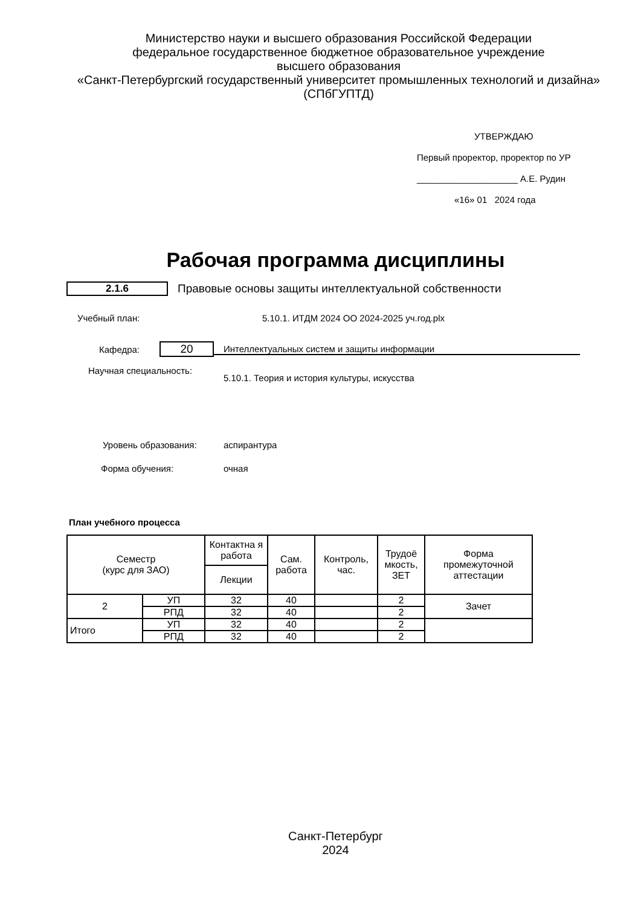Министерство науки и высшего образования Российской Федерации
федеральное государственное бюджетное образовательное учреждение
высшего образования
«Санкт-Петербургский государственный университет промышленных технологий и дизайна»
(СПбГУПТД)
УТВЕРЖДАЮ
Первый проректор, проректор по УР
____________________ А.Е. Рудин
«16» 01 2024 года
Рабочая программа дисциплины
2.1.6 Правовые основы защиты интеллектуальной собственности
Учебный план: 5.10.1. ИТДМ 2024 ОО 2024-2025 уч.год.plx
Кафедра: 20 Интеллектуальных систем и защиты информации
Научная специальность: 5.10.1. Теория и история культуры, искусства
Уровень образования: аспирантура
Форма обучения: очная
План учебного процесса
| Семестр (курс для ЗАО) | | Контактна я работа | Сам. работа | Контроль, час. | Трудоё мкость, ЗЕТ | Форма промежуточной аттестации |
| --- | --- | --- | --- | --- | --- | --- |
| | | Лекции | | | | |
| 2 | УП | 32 | 40 | | 2 | Зачет |
| | РПД | 32 | 40 | | 2 | |
| Итого | УП | 32 | 40 | | 2 | |
| | РПД | 32 | 40 | | 2 | |
Санкт-Петербург
2024